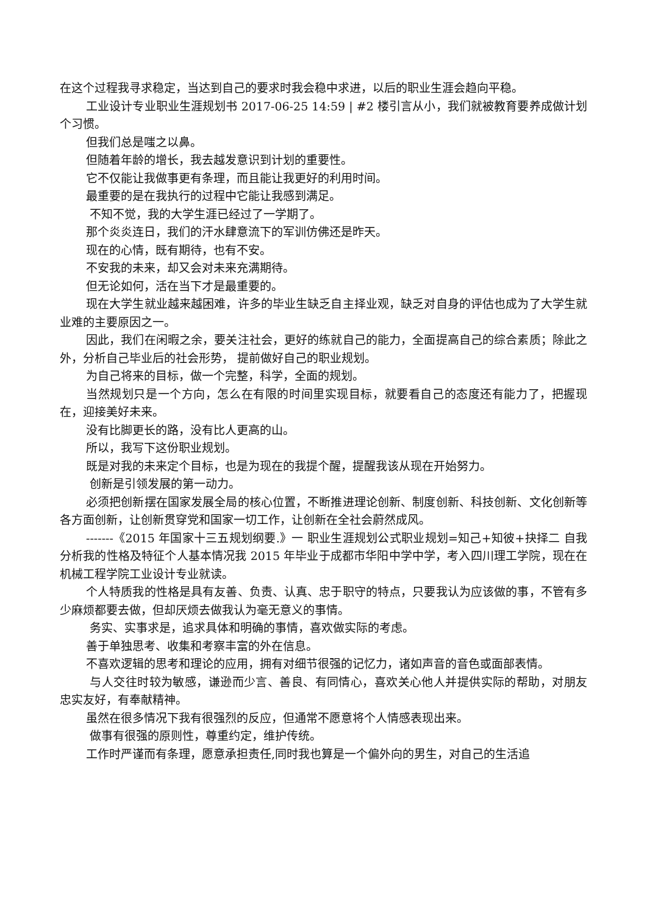在这个过程我寻求稳定，当达到自己的要求时我会稳中求进，以后的职业生涯会趋向平稳。
工业设计专业职业生涯规划书 2017-06-25 14:59 | #2 楼引言从小，我们就被教育要养成做计划个习惯。
但我们总是嗤之以鼻。
但随着年龄的增长，我去越发意识到计划的重要性。
它不仅能让我做事更有条理，而且能让我更好的利用时间。
最重要的是在我执行的过程中它能让我感到满足。
不知不觉，我的大学生涯已经过了一学期了。
那个炎炎连日，我们的汗水肆意流下的军训仿佛还是昨天。
现在的心情，既有期待，也有不安。
不安我的未来，却又会对未来充满期待。
但无论如何，活在当下才是最重要的。
现在大学生就业越来越困难，许多的毕业生缺乏自主择业观，缺乏对自身的评估也成为了大学生就业难的主要原因之一。
因此，我们在闲暇之余，要关注社会，更好的练就自己的能力，全面提高自己的综合素质；除此之外，分析自己毕业后的社会形势， 提前做好自己的职业规划。
为自己将来的目标，做一个完整，科学，全面的规划。
当然规划只是一个方向，怎么在有限的时间里实现目标，就要看自己的态度还有能力了，把握现在，迎接美好未来。
没有比脚更长的路，没有比人更高的山。
所以，我写下这份职业规划。
既是对我的未来定个目标，也是为现在的我提个醒，提醒我该从现在开始努力。
创新是引领发展的第一动力。
必须把创新摆在国家发展全局的核心位置，不断推进理论创新、制度创新、科技创新、文化创新等各方面创新，让创新贯穿党和国家一切工作，让创新在全社会蔚然成风。
-------《2015 年国家十三五规划纲要.》一 职业生涯规划公式职业规划=知己+知彼+抉择二 自我分析我的性格及特征个人基本情况我 2015 年毕业于成都市华阳中学中学，考入四川理工学院，现在在机械工程学院工业设计专业就读。
个人特质我的性格是具有友善、负责、认真、忠于职守的特点，只要我认为应该做的事，不管有多少麻烦都要去做，但却厌烦去做我认为毫无意义的事情。
务实、实事求是，追求具体和明确的事情，喜欢做实际的考虑。
善于单独思考、收集和考察丰富的外在信息。
不喜欢逻辑的思考和理论的应用，拥有对细节很强的记忆力，诸如声音的音色或面部表情。
与人交往时较为敏感，谦逊而少言、善良、有同情心，喜欢关心他人并提供实际的帮助，对朋友忠实友好，有奉献精神。
虽然在很多情况下我有很强烈的反应，但通常不愿意将个人情感表现出来。
做事有很强的原则性，尊重约定，维护传统。
工作时严谨而有条理，愿意承担责任,同时我也算是一个偏外向的男生，对自己的生活追